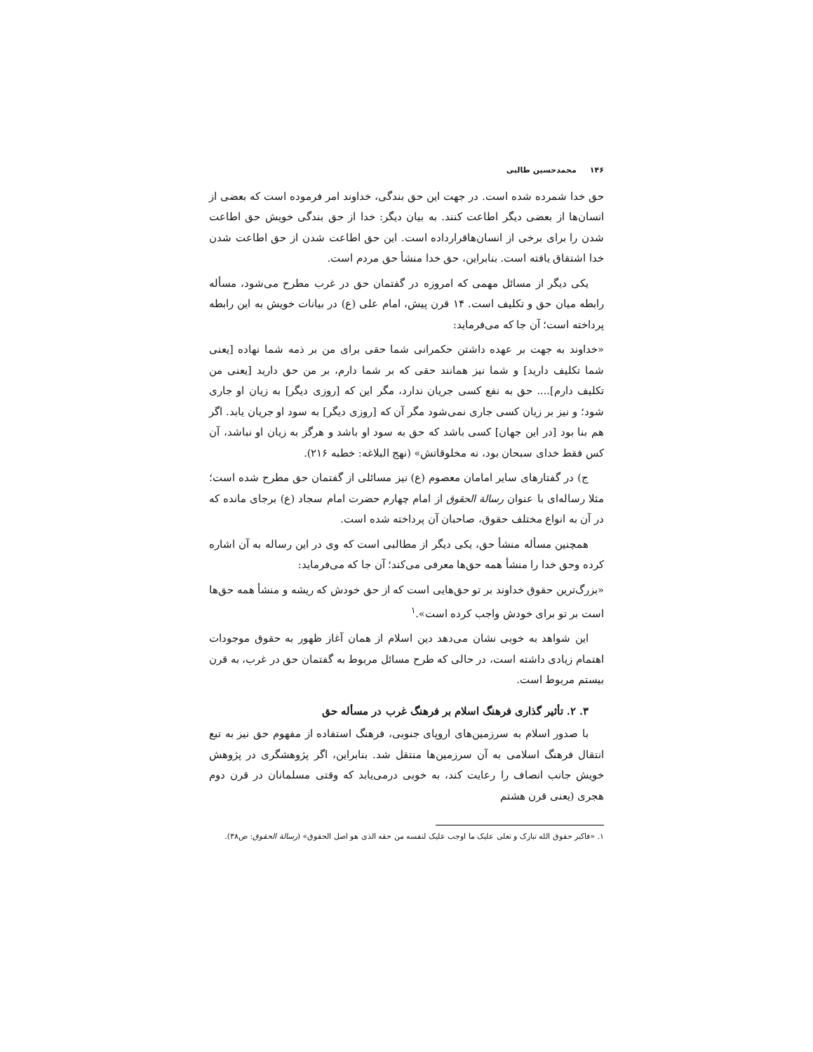۱۴۶ محمدحسین طالبی
حق خدا شمرده شده است. در جهت این حق بندگی، خداوند امر فرموده است که بعضی از انسان‌ها از بعضی دیگر اطاعت کنند. به بیان دیگر: خدا از حق بندگی خویش حق اطاعت شدن را برای برخی از انسان‌هاقرارداده است. این حق اطاعت شدن از حق اطاعت شدن خدا اشتقاق یافته است. بنابراین، حق خدا منشأ حق مردم است.
یکی دیگر از مسائل مهمی که امروزه در گفتمان حق در غرب مطرح می‌شود، مسأله رابطه میان حق و تکلیف است. ۱۴ قرن پیش، امام علی (ع) در بیانات خویش به این رابطه پرداخته است؛ آن جا که می‌فرماید:
«خداوند به جهت بر عهده داشتن حکمرانی شما حقی برای من بر ذمه شما نهاده [یعنی شما تکلیف دارید] و شما نیز همانند حقی که بر شما دارم، بر من حق دارید [یعنی من تکلیف دارم].... حق به نفع کسی جریان ندارد، مگر این که [روزی دیگر] به زیان او جاری شود؛ و نیز بر زیان کسی جاری نمی‌شود مگر آن که [روزی دیگر] به سود او جریان یابد. اگر هم بنا بود [در این جهان] کسی باشد که حق به سود او باشد و هرگز به زیان او نباشد، آن کس فقط خدای سبحان بود، نه مخلوقاتش» (نهج البلاغه: خطبه ۲۱۶).
ج) در گفتارهای سایر امامان معصوم (ع) نیز مسائلی از گفتمان حق مطرح شده است؛ مثلا رساله‌ای با عنوان رسالة الحقوق از امام چهارم حضرت امام سجاد (ع) برجای مانده که در آن به انواع مختلف حقوق، صاحبان آن پرداخته شده است.
همچنین مسأله منشأ حق، یکی دیگر از مطالبی است که وی در این رساله به آن اشاره کرده وحق خدا را منشأ همه حق‌ها معرفی می‌کند؛ آن جا که می‌فرماید:
«بزرگ‌ترین حقوق خداوند بر تو حق‌هایی است که از حق خودش که ریشه و منشأ همه حق‌ها است بر تو برای خودش واجب کرده است».<sup>۱</sup>
این شواهد به خوبی نشان می‌دهد دین اسلام از همان آغاز ظهور به حقوق موجودات اهتمام زیادی داشته است، در حالی که طرح مسائل مربوط به گفتمان حق در غرب، به قرن بیستم مربوط است.
۳. ۲. تأثیر گذاری فرهنگ اسلام بر فرهنگ غرب در مسأله حق
با صدور اسلام به سرزمین‌های اروپای جنوبی، فرهنگ استفاده از مفهوم حق نیز به تبع انتقال فرهنگ اسلامی به آن سرزمین‌ها منتقل شد. بنابراین، اگر پژوهشگری در پژوهش خویش جانب انصاف را رعایت کند، به خوبی درمی‌یابد که وقتی مسلمانان در قرن دوم هجری (یعنی قرن هشتم
۱. «فاکبر حقوق الله تبارک و تعلی علیک ما اوجب علیک لنفسه من حقه الذی هو اصل الحقوق» (رسالة الحقوق: ص۳۸).